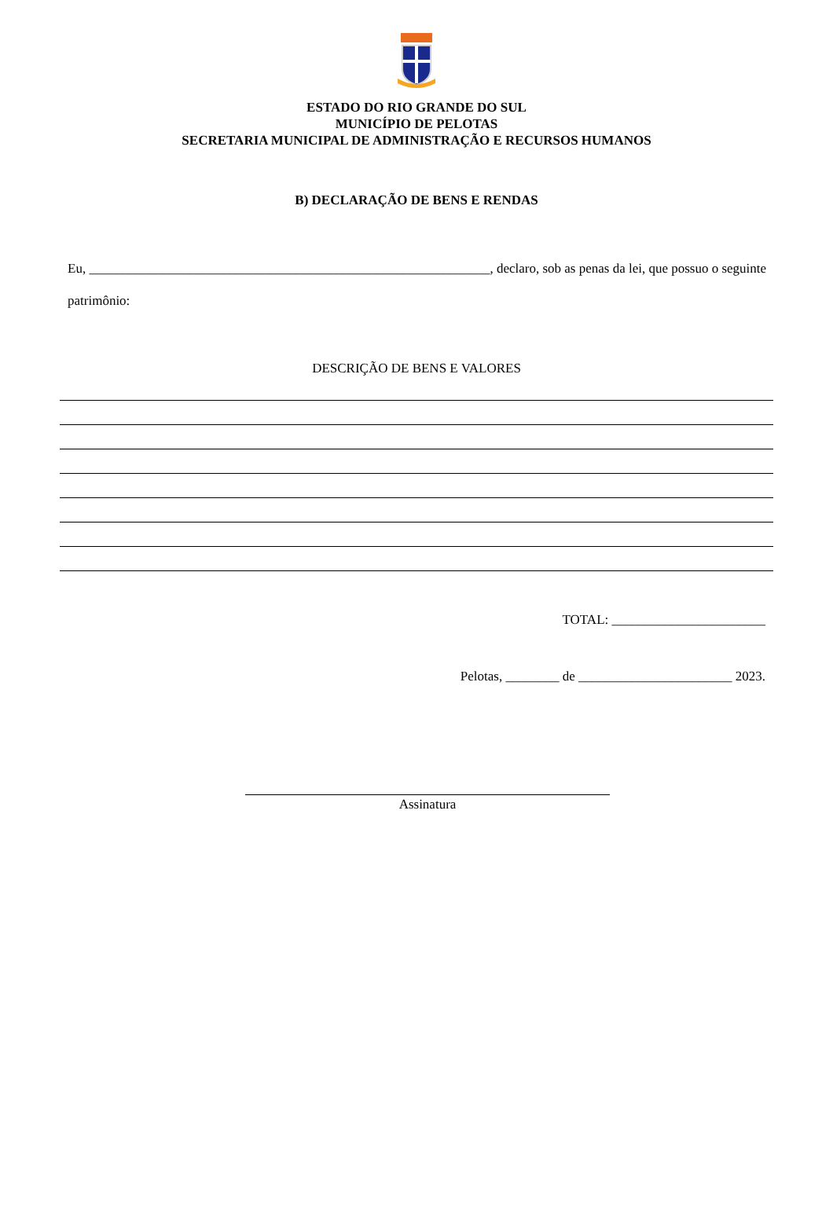ESTADO DO RIO GRANDE DO SUL
MUNICÍPIO DE PELOTAS
SECRETARIA MUNICIPAL DE ADMINISTRAÇÃO E RECURSOS HUMANOS
B) DECLARAÇÃO DE BENS E RENDAS
Eu, ____________________________________________________________, declaro, sob as penas da lei, que possuo o seguinte patrimônio:
DESCRIÇÃO DE BENS E VALORES
TOTAL: _______________________
Pelotas, ________ de _______________________ 2023.
Assinatura